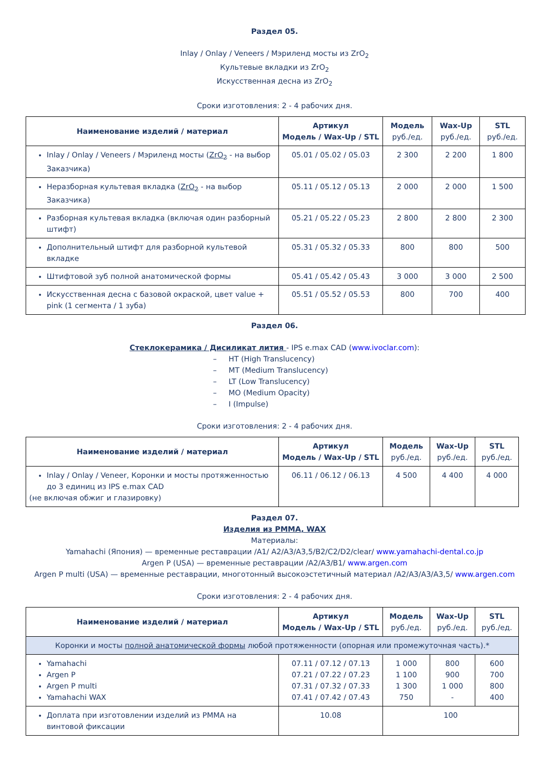Раздел 05.
Inlay / Onlay / Veneers / Мэриленд мосты из ZrO<sub>2</sub>
Культевые вкладки из ZrO<sub>2</sub>
Искусственная десна из ZrO<sub>2</sub>
Сроки изготовления: 2 - 4 рабочих дня.
| Наименование изделий / материал | Артикул Модель / Wax-Up / STL | Модель руб./ед. | Wax-Up руб./ед. | STL руб./ед. |
| --- | --- | --- | --- | --- |
| Inlay / Onlay / Veneers / Мэриленд мосты ( ZrO<sub>2</sub> - на выбор Заказчика) | 05.01 / 05.02 / 05.03 | 2 300 | 2 200 | 1 800 |
| Неразборная культевая вкладка ( ZrO<sub>2</sub> - на выбор Заказчика) | 05.11 / 05.12 / 05.13 | 2 000 | 2 000 | 1 500 |
| Разборная культевая вкладка (включая один разборный штифт) | 05.21 / 05.22 / 05.23 | 2 800 | 2 800 | 2 300 |
| Дополнительный штифт для разборной культевой вкладке | 05.31 / 05.32 / 05.33 | 800 | 800 | 500 |
| Штифтовой зуб полной анатомической формы | 05.41 / 05.42 / 05.43 | 3 000 | 3 000 | 2 500 |
| Искусственная десна с базовой окраской, цвет value + pink (1 сегмента / 1 зуба) | 05.51 / 05.52 / 05.53 | 800 | 700 | 400 |
Раздел 06.
Стеклокерамика / Дисиликат лития - IPS e.max CAD (www.ivoclar.com):
– HT (High Translucency)
– MT (Medium Translucency)
– LT (Low Translucency)
– MO (Medium Opacity)
– I (Impulse)
Сроки изготовления: 2 - 4 рабочих дня.
| Наименование изделий / материал | Артикул Модель / Wax-Up / STL | Модель руб./ед. | Wax-Up руб./ед. | STL руб./ед. |
| --- | --- | --- | --- | --- |
| Inlay / Onlay / Veneer, Коронки и мосты протяженностью до 3 единиц из IPS e.max CAD (не включая обжиг и глазировку) | 06.11 / 06.12 / 06.13 | 4 500 | 4 400 | 4 000 |
Раздел 07.
Изделия из PMMA, WAX
Материалы:
Yamahachi (Япония) — временные реставрации /A1/ A2/A3/A3,5/B2/C2/D2/clear/ www.yamahachi-dental.co.jp
Argen P (USA) — временные реставрации /A2/A3/B1/ www.argen.com
Argen P multi (USA) — временные реставрации, многотонный высокоэстетичный материал /A2/A3/A3/A3,5/ www.argen.com
Сроки изготовления: 2 - 4 рабочих дня.
| Наименование изделий / материал | Артикул Модель / Wax-Up / STL | Модель руб./ед. | Wax-Up руб./ед. | STL руб./ед. |
| --- | --- | --- | --- | --- |
| Коронки и мосты полной анатомической формы любой протяженности (опорная или промежуточная часть).* | | | | |
| Yamahachi Argen P Argen P multi Yamahachi WAX | 07.11 / 07.12 / 07.13 07.21 / 07.22 / 07.23 07.31 / 07.32 / 07.33 07.41 / 07.42 / 07.43 | 1 000 1 100 1 300 750 | 800 900 1 000 - | 600 700 800 400 |
| Доплата при изготовлении изделий из PMMA на винтовой фиксации | 10.08 | 100 | | |